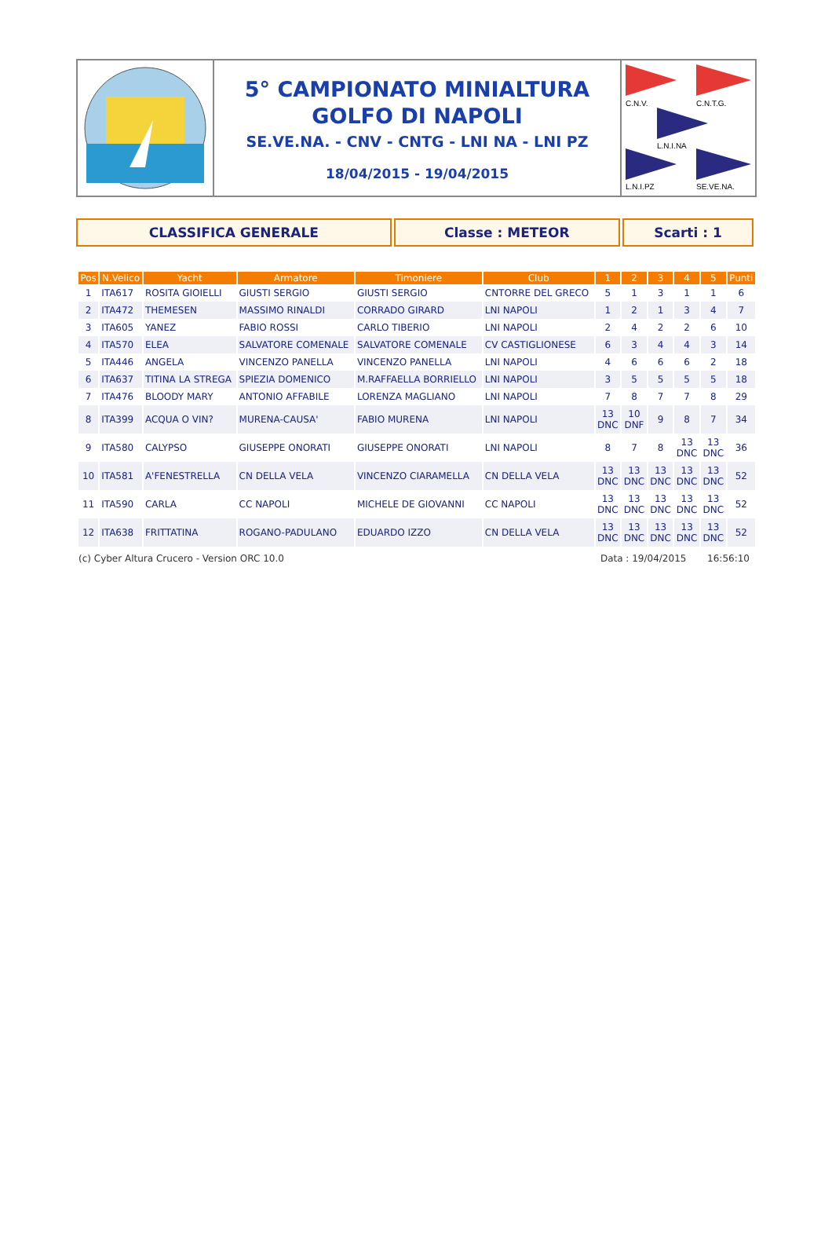5° CAMPIONATO MINIALTURA
GOLFO DI NAPOLI
SE.VE.NA. - CNV - CNTG - LNI NA - LNI PZ
18/04/2015 - 19/04/2015
C.N.V.
C.N.T.G.
L.N.I.NA
L.N.I.PZ
SE.VE.NA.
CLASSIFICA GENERALE Classe : METEOR Scarti : 1
| Pos | N.Velico | Yacht | Armatore | Timoniere | Club | 1 | 2 | 3 | 4 | 5 | Punti |
| --- | --- | --- | --- | --- | --- | --- | --- | --- | --- | --- | --- |
| 1 | ITA617 | ROSITA GIOIELLI | GIUSTI SERGIO | GIUSTI SERGIO | CNTORRE DEL GRECO | 5 | 1 | 3 | 1 | 1 | 6 |
| 2 | ITA472 | THEMESEN | MASSIMO RINALDI | CORRADO GIRARD | LNI NAPOLI | 1 | 2 | 1 | 3 | 4 | 7 |
| 3 | ITA605 | YANEZ | FABIO ROSSI | CARLO TIBERIO | LNI NAPOLI | 2 | 4 | 2 | 2 | 6 | 10 |
| 4 | ITA570 | ELEA | SALVATORE COMENALE | SALVATORE COMENALE | CV CASTIGLIONESE | 6 | 3 | 4 | 4 | 3 | 14 |
| 5 | ITA446 | ANGELA | VINCENZO PANELLA | VINCENZO PANELLA | LNI NAPOLI | 4 | 6 | 6 | 6 | 2 | 18 |
| 6 | ITA637 | TITINA LA STREGA | SPIEZIA DOMENICO | M.RAFFAELLA BORRIELLO | LNI NAPOLI | 3 | 5 | 5 | 5 | 5 | 18 |
| 7 | ITA476 | BLOODY MARY | ANTONIO AFFABILE | LORENZA MAGLIANO | LNI NAPOLI | 7 | 8 | 7 | 7 | 8 | 29 |
| 8 | ITA399 | ACQUA O VIN? | MURENA-CAUSA' | FABIO MURENA | LNI NAPOLI | 13 DNC | 10 DNF | 9 | 8 | 7 | 34 |
| 9 | ITA580 | CALYPSO | GIUSEPPE ONORATI | GIUSEPPE ONORATI | LNI NAPOLI | 8 | 7 | 8 | 13 DNC | 13 DNC | 36 |
| 10 | ITA581 | A'FENESTRELLA | CN DELLA VELA | VINCENZO CIARAMELLA | CN DELLA VELA | 13 DNC | 13 DNC | 13 DNC | 13 DNC | 13 DNC | 52 |
| 11 | ITA590 | CARLA | CC NAPOLI | MICHELE DE GIOVANNI | CC NAPOLI | 13 DNC | 13 DNC | 13 DNC | 13 DNC | 13 DNC | 52 |
| 12 | ITA638 | FRITTATINA | ROGANO-PADULANO | EDUARDO IZZO | CN DELLA VELA | 13 DNC | 13 DNC | 13 DNC | 13 DNC | 13 DNC | 52 |
(c) Cyber Altura Crucero - Version ORC 10.0 Data : 19/04/2015 16:56:10